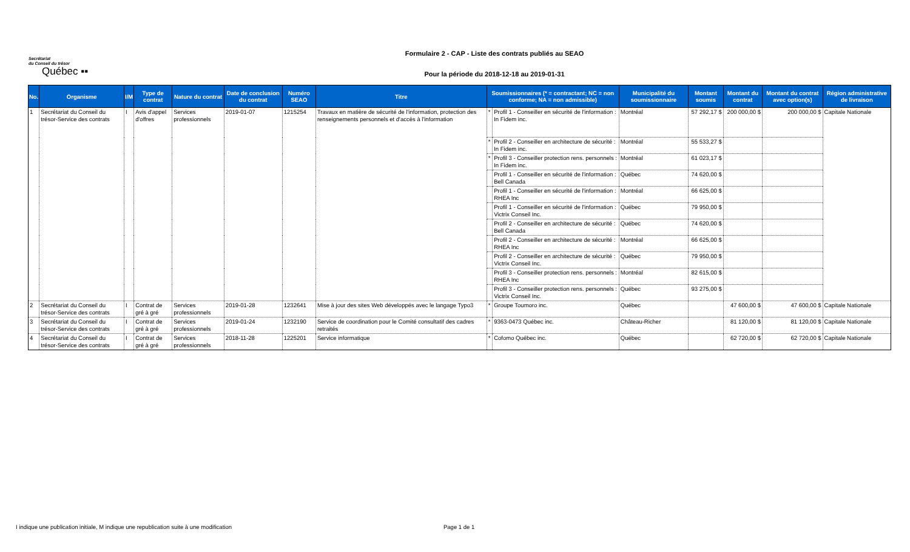Secrétariat
du Conseil du trésor
Québec ▪▪
Formulaire 2 - CAP - Liste des contrats publiés au SEAO
Pour la période du 2018-12-18 au 2019-01-31
| No. | Organisme | I/M | Type de contrat | Nature du contrat | Date de conclusion du contrat | Numéro SEAO | Titre | Soumissionnaires (* = contractant; NC = non conforme; NA = non admissible) | | Municipalité du soumissionnaire | Montant soumis | Montant du contrat | Montant du contrat avec option(s) | Région administrative de livraison |
| --- | --- | --- | --- | --- | --- | --- | --- | --- | --- | --- | --- | --- | --- | --- |
| 1 | Secrétariat du Conseil du trésor-Service des contrats | I | Avis d'appel d'offres | Services professionnels | 2019-01-07 | 1215254 | Travaux en matière de sécurité de l'information, protection des renseignements personnels et d'accès à l'information | * | Profil 1 - Conseiller en sécurité de l'information : In Fidem inc. | Montréal | 57 292,17 $ | 200 000,00 $ | 200 000,00 $ | Capitale Nationale |
| | | | | | | | | * | Profil 2 - Conseiller en architecture de sécurité : In Fidem inc. | Montréal | 55 533,27 $ | | | |
| | | | | | | | | * | Profil 3 - Conseiller protection rens. personnels : In Fidem inc. | Montréal | 61 023,17 $ | | | |
| | | | | | | | | | Profil 1 - Conseiller en sécurité de l'information : Bell Canada | Québec | 74 620,00 $ | | | |
| | | | | | | | | | Profil 1 - Conseiller en sécurité de l'information : RHEA Inc | Montréal | 66 625,00 $ | | | |
| | | | | | | | | | Profil 1 - Conseiller en sécurité de l'information : Victrix Conseil Inc. | Québec | 79 950,00 $ | | | |
| | | | | | | | | | Profil 2 - Conseiller en architecture de sécurité : Bell Canada | Québec | 74 620,00 $ | | | |
| | | | | | | | | | Profil 2 - Conseiller en architecture de sécurité : RHEA Inc | Montréal | 66 625,00 $ | | | |
| | | | | | | | | | Profil 2 - Conseiller en architecture de sécurité : Victrix Conseil Inc. | Québec | 79 950,00 $ | | | |
| | | | | | | | | | Profil 3 - Conseiller protection rens. personnels : RHEA Inc | Montréal | 82 615,00 $ | | | |
| | | | | | | | | | Profil 3 - Conseiller protection rens. personnels : Victrix Conseil Inc. | Québec | 93 275,00 $ | | | |
| 2 | Secrétariat du Conseil du trésor-Service des contrats | I | Contrat de gré à gré | Services professionnels | 2019-01-28 | 1232641 | Mise à jour des sites Web développés avec le langage Typo3 | * | Groupe Toumoro inc. | Québec | | 47 600,00 $ | 47 600,00 $ | Capitale Nationale |
| 3 | Secrétariat du Conseil du trésor-Service des contrats | I | Contrat de gré à gré | Services professionnels | 2019-01-24 | 1232190 | Service de coordination pour le Comité consultatif des cadres retraités | * | 9363-0473 Québec inc. | Château-Richer | | 81 120,00 $ | 81 120,00 $ | Capitale Nationale |
| 4 | Secrétariat du Conseil du trésor-Service des contrats | I | Contrat de gré à gré | Services professionnels | 2018-11-28 | 1225201 | Service informatique | * | Cofomo Québec inc. | Québec | | 62 720,00 $ | 62 720,00 $ | Capitale Nationale |
I indique une publication initiale, M indique une republication suite à une modification
Page 1 de 1